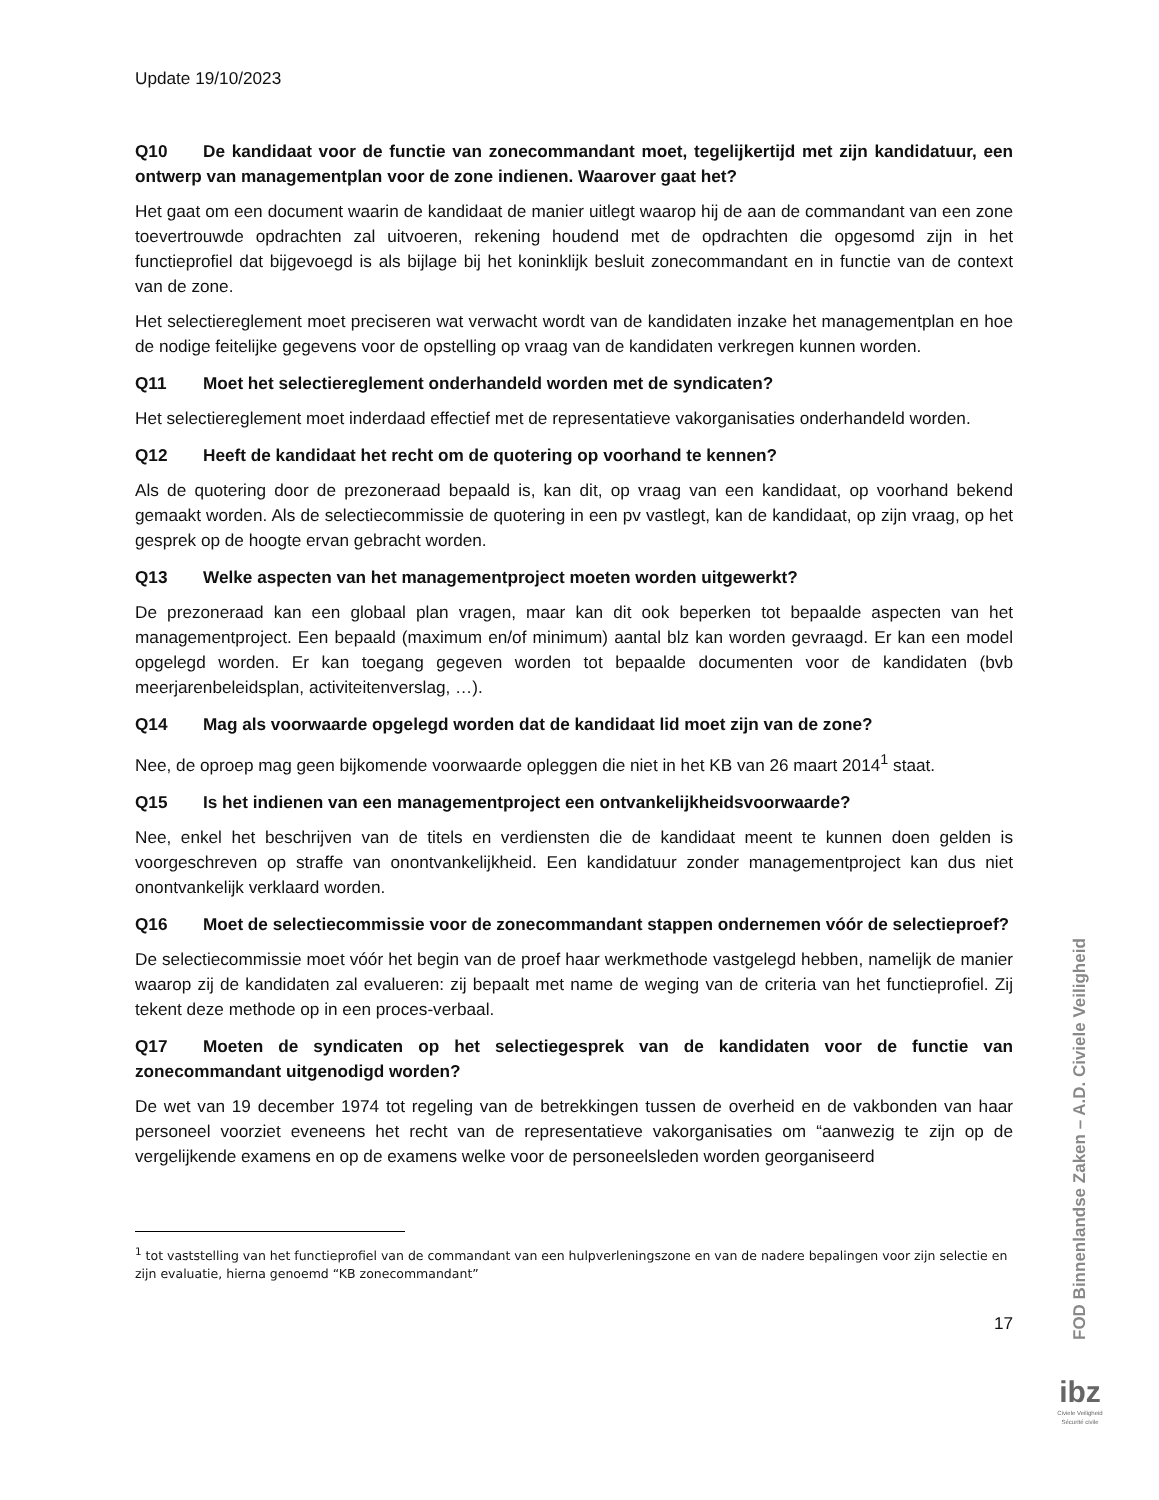Update 19/10/2023
Q10 De kandidaat voor de functie van zonecommandant moet, tegelijkertijd met zijn kandidatuur, een ontwerp van managementplan voor de zone indienen. Waarover gaat het?
Het gaat om een document waarin de kandidaat de manier uitlegt waarop hij de aan de commandant van een zone toevertrouwde opdrachten zal uitvoeren, rekening houdend met de opdrachten die opgesomd zijn in het functieprofiel dat bijgevoegd is als bijlage bij het koninklijk besluit zonecommandant en in functie van de context van de zone.
Het selectiereglement moet preciseren wat verwacht wordt van de kandidaten inzake het managementplan en hoe de nodige feitelijke gegevens voor de opstelling op vraag van de kandidaten verkregen kunnen worden.
Q11 Moet het selectiereglement onderhandeld worden met de syndicaten?
Het selectiereglement moet inderdaad effectief met de representatieve vakorganisaties onderhandeld worden.
Q12 Heeft de kandidaat het recht om de quotering op voorhand te kennen?
Als de quotering door de prezoneraad bepaald is, kan dit, op vraag van een kandidaat, op voorhand bekend gemaakt worden. Als de selectiecommissie de quotering in een pv vastlegt, kan de kandidaat, op zijn vraag, op het gesprek op de hoogte ervan gebracht worden.
Q13 Welke aspecten van het managementproject moeten worden uitgewerkt?
De prezoneraad kan een globaal plan vragen, maar kan dit ook beperken tot bepaalde aspecten van het managementproject. Een bepaald (maximum en/of minimum) aantal blz kan worden gevraagd. Er kan een model opgelegd worden. Er kan toegang gegeven worden tot bepaalde documenten voor de kandidaten (bvb meerjarenbeleidsplan, activiteitenverslag, …).
Q14 Mag als voorwaarde opgelegd worden dat de kandidaat lid moet zijn van de zone?
Nee, de oproep mag geen bijkomende voorwaarde opleggen die niet in het KB van 26 maart 2014<sup>1</sup> staat.
Q15 Is het indienen van een managementproject een ontvankelijkheidsvoorwaarde?
Nee, enkel het beschrijven van de titels en verdiensten die de kandidaat meent te kunnen doen gelden is voorgeschreven op straffe van onontvankelijkheid. Een kandidatuur zonder managementproject kan dus niet onontvankelijk verklaard worden.
Q16 Moet de selectiecommissie voor de zonecommandant stappen ondernemen vóór de selectieproef?
De selectiecommissie moet vóór het begin van de proef haar werkmethode vastgelegd hebben, namelijk de manier waarop zij de kandidaten zal evalueren: zij bepaalt met name de weging van de criteria van het functieprofiel. Zij tekent deze methode op in een proces-verbaal.
Q17 Moeten de syndicaten op het selectiegesprek van de kandidaten voor de functie van zonecommandant uitgenodigd worden?
De wet van 19 december 1974 tot regeling van de betrekkingen tussen de overheid en de vakbonden van haar personeel voorziet eveneens het recht van de representatieve vakorganisaties om “aanwezig te zijn op de vergelijkende examens en op de examens welke voor de personeelsleden worden georganiseerd
<sup>1</sup> tot vaststelling van het functieprofiel van de commandant van een hulpverleningszone en van de nadere bepalingen voor zijn selectie en zijn evaluatie, hierna genoemd “KB zonecommandant”
17
FOD Binnenlandse Zaken – A.D. Civiele Veiligheid
ibz
Civiele Veiligheid
Sécurité civile